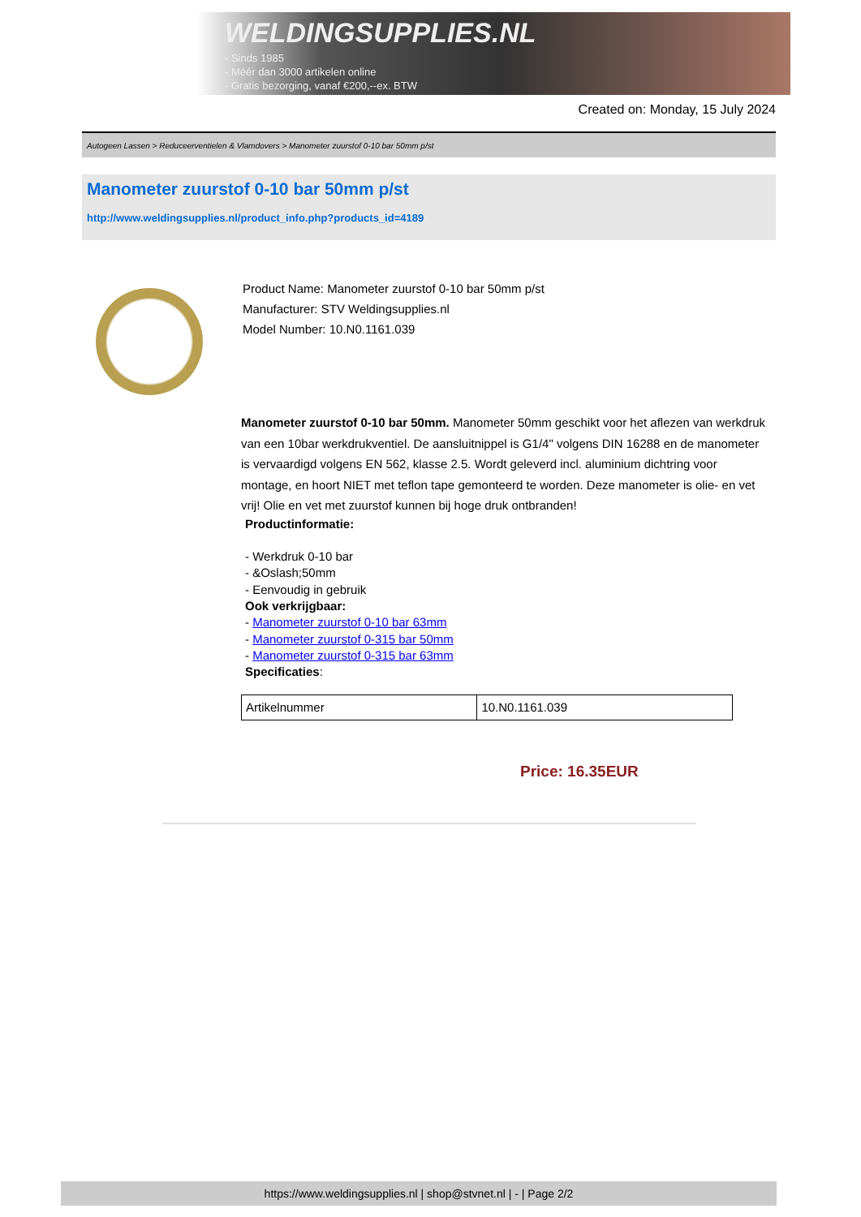WELDINGSUPPLIES.NL
- Sinds 1985
- Méér dan 3000 artikelen online
- Gratis bezorging, vanaf €200,--ex. BTW
Created on: Monday, 15 July 2024
Autogeen Lassen > Reduceerventielen & Vlamdovers > Manometer zuurstof 0-10 bar 50mm p/st
Manometer zuurstof 0-10 bar 50mm p/st
http://www.weldingsupplies.nl/product_info.php?products_id=4189
Product Name: Manometer zuurstof 0-10 bar 50mm p/st
Manufacturer: STV Weldingsupplies.nl
Model Number: 10.N0.1161.039
Manometer zuurstof 0-10 bar 50mm. Manometer 50mm geschikt voor het aflezen van werkdruk van een 10bar werkdrukventiel. De aansluitnippel is G1/4" volgens DIN 16288 en de manometer is vervaardigd volgens EN 562, klasse 2.5. Wordt geleverd incl. aluminium dichtring voor montage, en hoort NIET met teflon tape gemonteerd te worden. Deze manometer is olie- en vet vrij! Olie en vet met zuurstof kunnen bij hoge druk ontbranden!
Productinformatie:
- Werkdruk 0-10 bar
- &Oslash;50mm
- Eenvoudig in gebruik
Ook verkrijgbaar:
- Manometer zuurstof 0-10 bar 63mm
- Manometer zuurstof 0-315 bar 50mm
- Manometer zuurstof 0-315 bar 63mm
Specificaties:
| Artikelnummer | 10.N0.1161.039 |
Price: 16.35EUR
https://www.weldingsupplies.nl | shop@stvnet.nl | - | Page 2/2